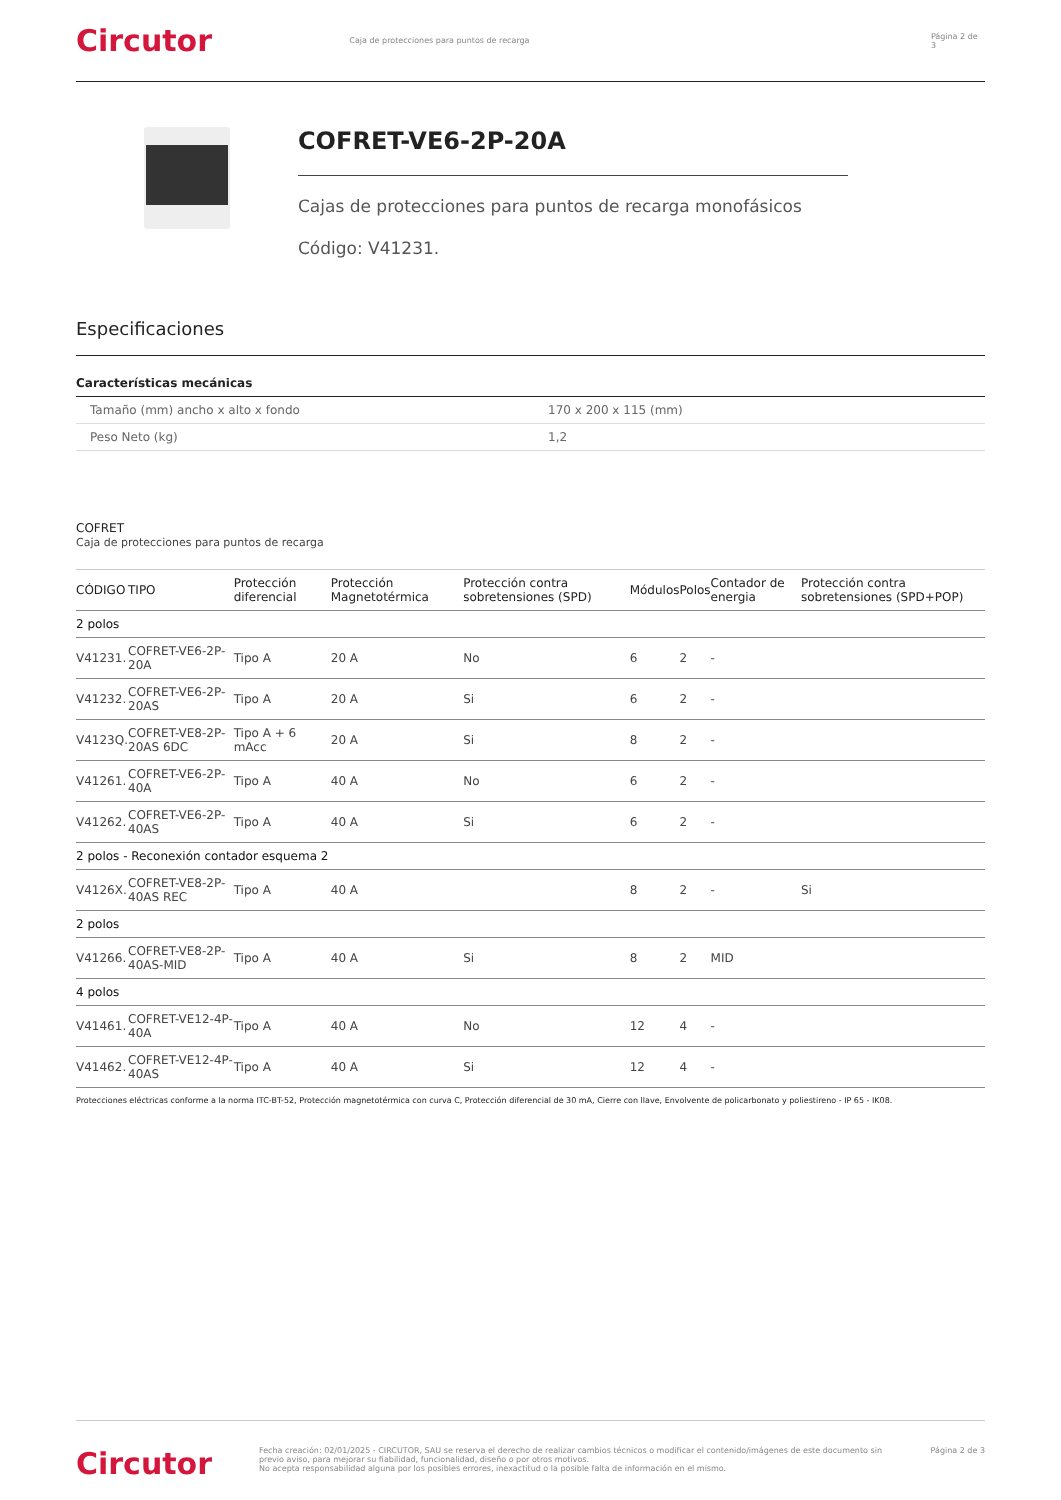Circutor
Caja de protecciones para puntos de recarga Página 2 de 3
COFRET-VE6-2P-20A
Cajas de protecciones para puntos de recarga monofásicos
Código: V41231.
Especificaciones
Características mecánicas
| Tamaño (mm) ancho x alto x fondo | 170 x 200 x 115 (mm) |
| Peso Neto (kg) | 1,2 |
COFRET
Caja de protecciones para puntos de recarga
| CÓDIGO | TIPO | Protección diferencial | Protección Magnetotérmica | Protección contra sobretensiones (SPD) | Módulos | Polos | Contador de energia | Protección contra sobretensiones (SPD+POP) |
| --- | --- | --- | --- | --- | --- | --- | --- | --- |
| 2 polos | | | | | | | | |
| V41231. | COFRET-VE6-2P-20A | Tipo A | 20 A | No | 6 | 2 | - | |
| V41232. | COFRET-VE6-2P-20AS | Tipo A | 20 A | Si | 6 | 2 | - | |
| V4123Q. | COFRET-VE8-2P-20AS 6DC | Tipo A + 6 mAcc | 20 A | Si | 8 | 2 | - | |
| V41261. | COFRET-VE6-2P-40A | Tipo A | 40 A | No | 6 | 2 | - | |
| V41262. | COFRET-VE6-2P-40AS | Tipo A | 40 A | Si | 6 | 2 | - | |
| 2 polos - Reconexión contador esquema 2 | | | | | | | | |
| V4126X. | COFRET-VE8-2P-40AS REC | Tipo A | 40 A | | 8 | 2 | - | Si |
| 2 polos | | | | | | | | |
| V41266. | COFRET-VE8-2P-40AS-MID | Tipo A | 40 A | Si | 8 | 2 | MID | |
| 4 polos | | | | | | | | |
| V41461. | COFRET-VE12-4P-40A | Tipo A | 40 A | No | 12 | 4 | - | |
| V41462. | COFRET-VE12-4P-40AS | Tipo A | 40 A | Si | 12 | 4 | - | |
Protecciones eléctricas conforme a la norma ITC-BT-52, Protección magnetotérmica con curva C, Protección diferencial de 30 mA, Cierre con llave, Envolvente de policarbonato y poliestireno - IP 65 - IK08.
Circutor
Fecha creación: 02/01/2025 - CIRCUTOR, SAU se reserva el derecho de realizar cambios técnicos o modificar el contenido/imágenes de este documento sin previo aviso, para mejorar su fiabilidad, funcionalidad, diseño o por otros motivos.
No acepta responsabilidad alguna por los posibles errores, inexactitud o la posible falta de información en el mismo.
Página 2 de 3